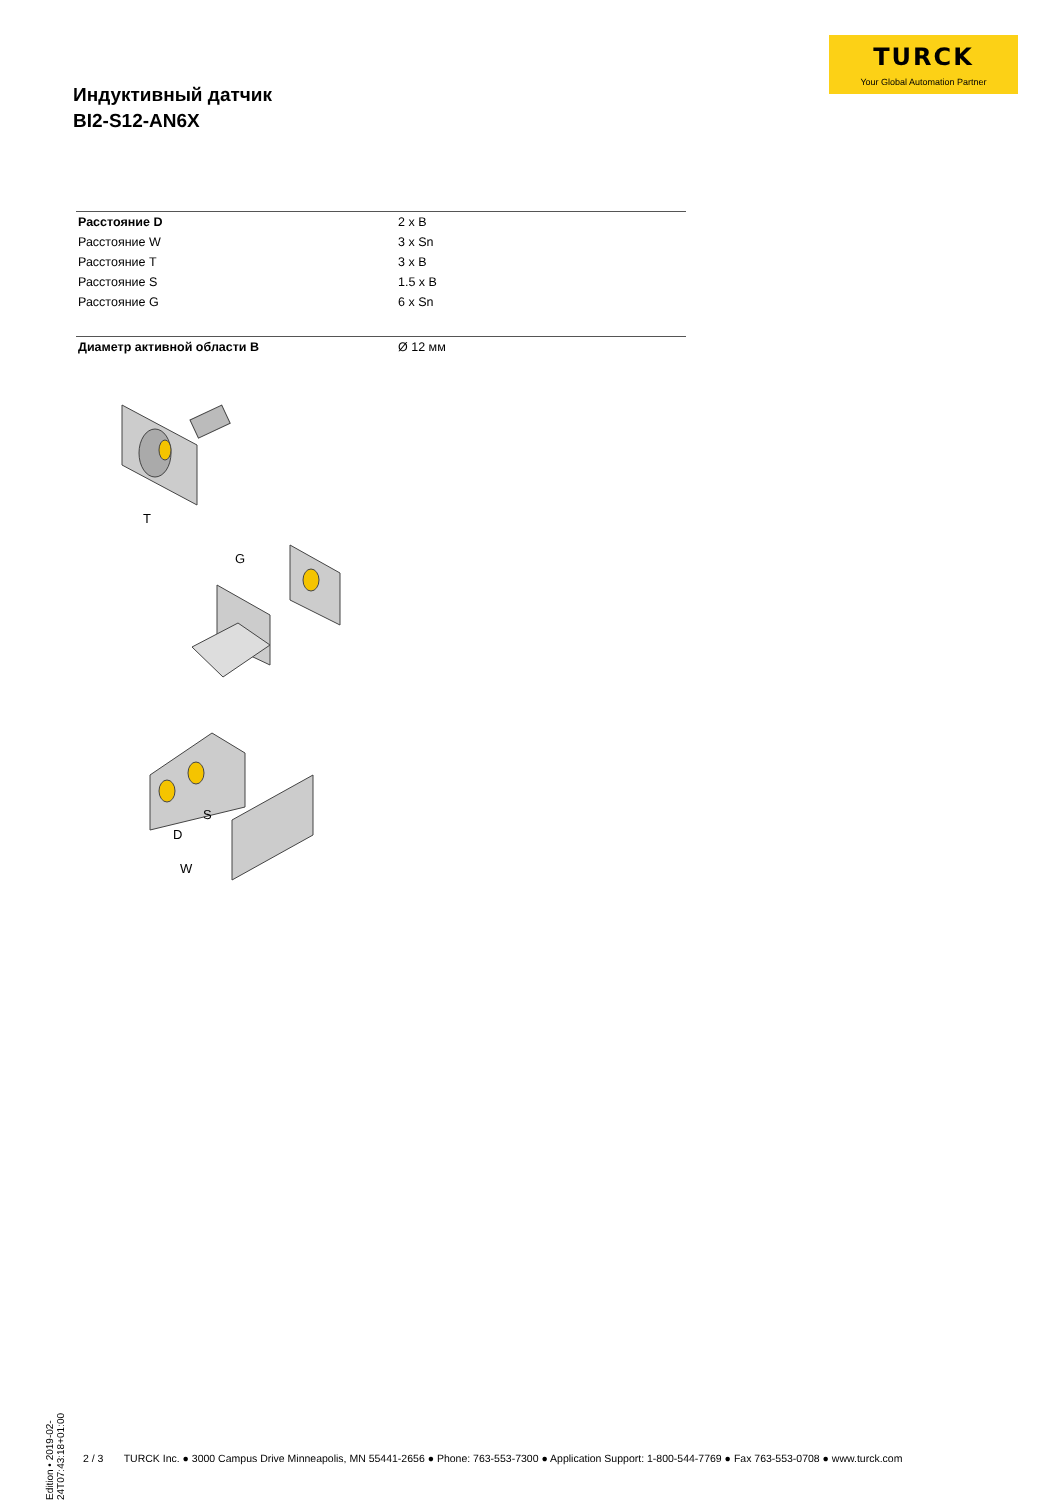TURCK
Your Global Automation Partner
Индуктивный датчик
BI2-S12-AN6X
| Расстояние D | 2 x B |
| Расстояние W | 3 x Sn |
| Расстояние T | 3 x B |
| Расстояние S | 1.5 x B |
| Расстояние G | 6 x Sn |
| Диаметр активной области B | Ø 12 мм |
T
G
S
D
W
Edition • 2019-02-24T07:43:18+01:00
2 / 3 TURCK Inc. ● 3000 Campus Drive Minneapolis, MN 55441-2656 ● Phone: 763-553-7300 ● Application Support: 1-800-544-7769 ● Fax 763-553-0708 ● www.turck.com